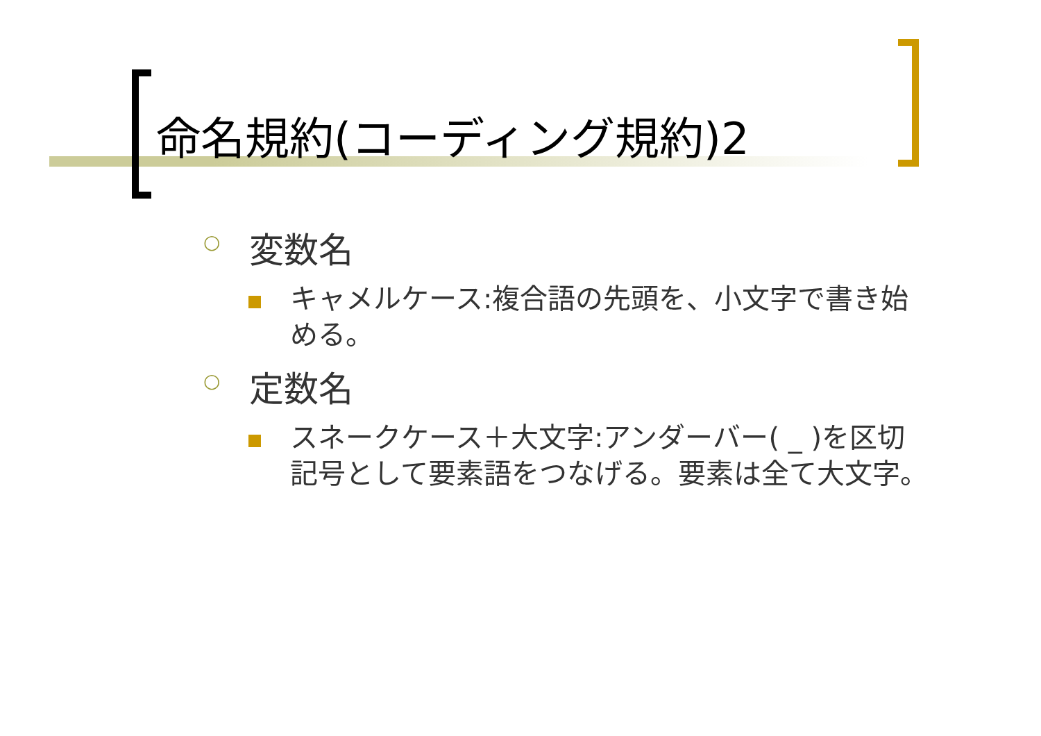命名規約(コーディング規約)2
○
変数名
キャメルケース:複合語の先頭を、小文字で書き始める。
○
定数名
スネークケース＋大文字:アンダーバー( _ )を区切記号として要素語をつなげる。要素は全て大文字。